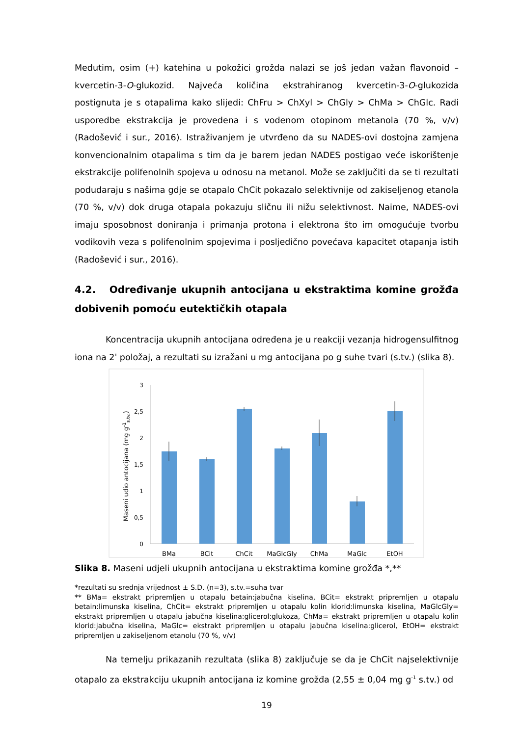Međutim, osim (+) katehina u pokožici grožđa nalazi se još jedan važan flavonoid – kvercetin-3-O-glukozid. Najveća količina ekstrahiranog kvercetin-3-O-glukozida postignuta je s otapalima kako slijedi: ChFru > ChXyl > ChGly > ChMa > ChGlc. Radi usporedbe ekstrakcija je provedena i s vodenom otopinom metanola (70 %, v/v) (Radošević i sur., 2016). Istraživanjem je utvrđeno da su NADES-ovi dostojna zamjena konvencionalnim otapalima s tim da je barem jedan NADES postigao veće iskorištenje ekstrakcije polifenolnih spojeva u odnosu na metanol. Može se zaključiti da se ti rezultati podudaraju s našima gdje se otapalo ChCit pokazalo selektivnije od zakiseljenog etanola (70 %, v/v) dok druga otapala pokazuju sličnu ili nižu selektivnost. Naime, NADES-ovi imaju sposobnost doniranja i primanja protona i elektrona što im omogućuje tvorbu vodikovih veza s polifenolnim spojevima i posljedično povećava kapacitet otapanja istih (Radošević i sur., 2016).
4.2. Određivanje ukupnih antocijana u ekstraktima komine grožđa dobivenih pomoću eutektičkih otapala
Koncentracija ukupnih antocijana određena je u reakciji vezanja hidrogensulfitnog iona na 2ˈ položaj, a rezultati su izražani u mg antocijana po g suhe tvari (s.tv.) (slika 8).
3
2,5
2
1,5
1
0,5
0
Maseni udio antocijana (mg g-1s.tv.)
BMa
BCit
ChCit
MaGlcGly
ChMa
MaGlc
EtOH
Slika 8. Maseni udjeli ukupnih antocijana u ekstraktima komine grožđa *,**
*rezultati su srednja vrijednost ± S.D. (n=3), s.tv.=suha tvar
** BMa= ekstrakt pripremljen u otapalu betain:jabučna kiselina, BCit= ekstrakt pripremljen u otapalu betain:limunska kiselina, ChCit= ekstrakt pripremljen u otapalu kolin klorid:limunska kiselina, MaGlcGly= ekstrakt pripremljen u otapalu jabučna kiselina:glicerol:glukoza, ChMa= ekstrakt pripremljen u otapalu kolin klorid:jabučna kiselina, MaGlc= ekstrakt pripremljen u otapalu jabučna kiselina:glicerol, EtOH= ekstrakt pripremljen u zakiseljenom etanolu (70 %, v/v)
Na temelju prikazanih rezultata (slika 8) zaključuje se da je ChCit najselektivnije otapalo za ekstrakciju ukupnih antocijana iz komine grožđa (2,55 ± 0,04 mg g<sup>-1</sup> s.tv.) od
19